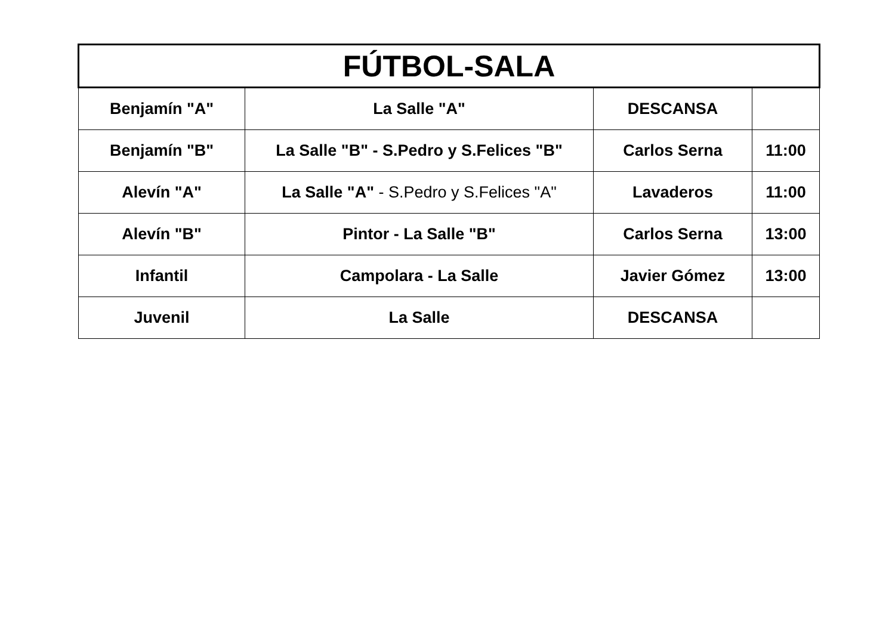| FÚTBOL-SALA | | | |
| --- | --- | --- | --- |
| Benjamín "A" | La Salle "A" | DESCANSA | |
| Benjamín "B" | La Salle "B" - S.Pedro y S.Felices "B" | Carlos Serna | 11:00 |
| Alevín "A" | La Salle "A" - S.Pedro y S.Felices "A" | Lavaderos | 11:00 |
| Alevín "B" | Pintor - La Salle "B" | Carlos Serna | 13:00 |
| Infantil | Campolara - La Salle | Javier Gómez | 13:00 |
| Juvenil | La Salle | DESCANSA | |